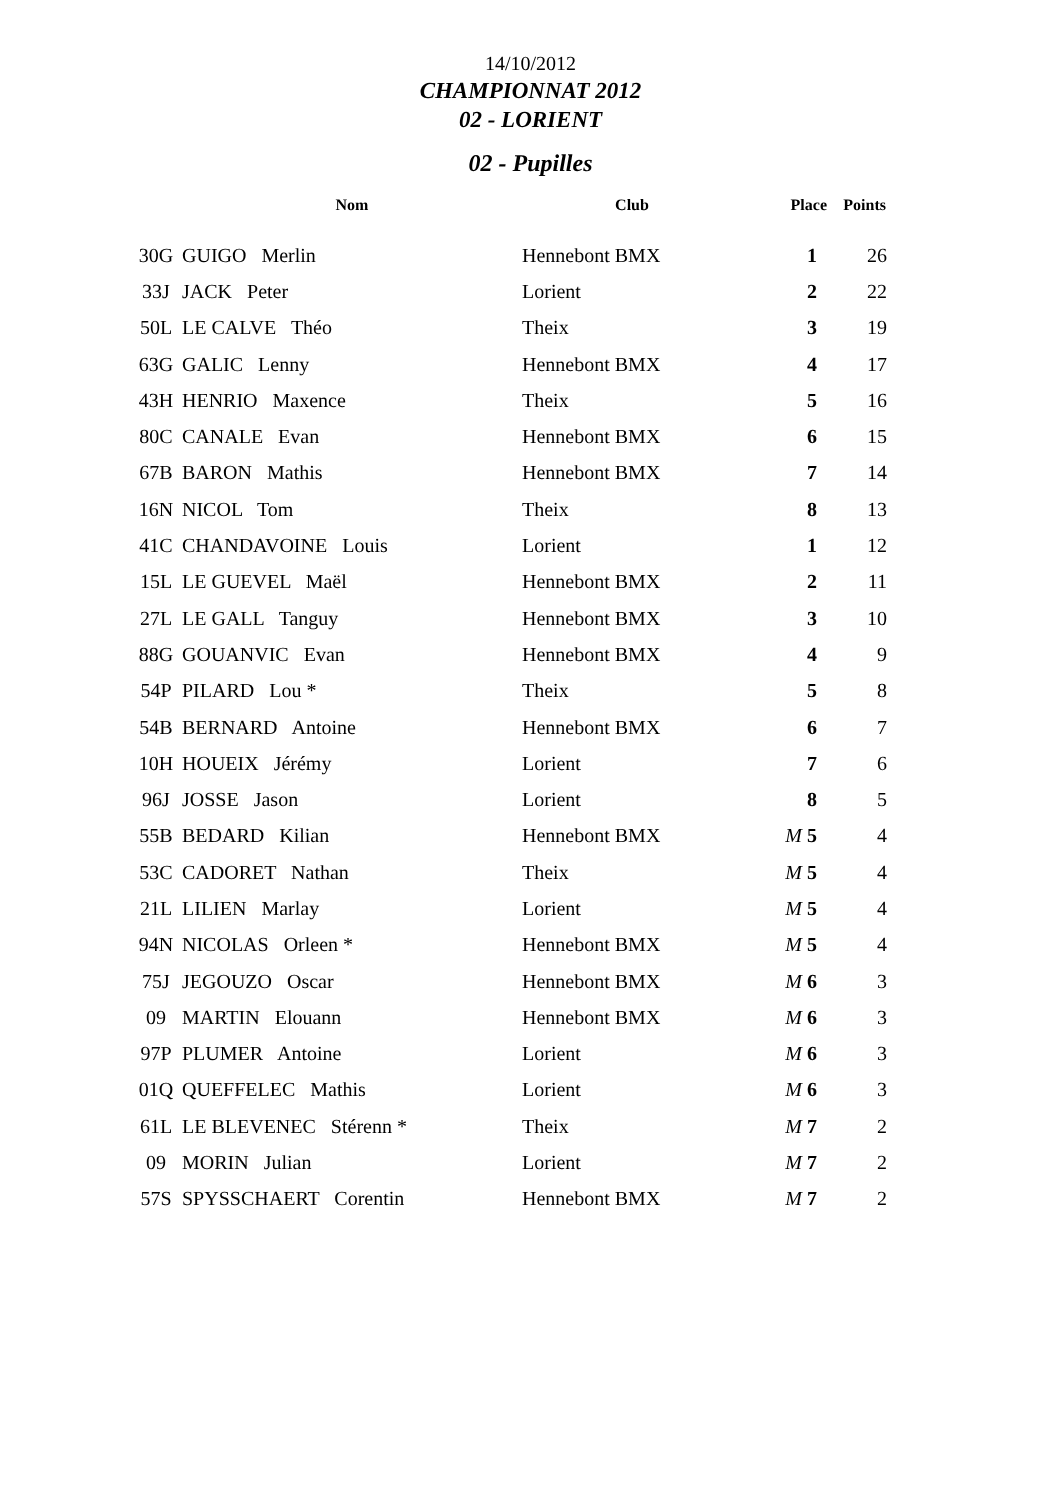14/10/2012
CHAMPIONNAT 2012
02 - LORIENT
02 - Pupilles
| | Nom | Club | Place | Points |
| --- | --- | --- | --- | --- |
| 30G | GUIGO Merlin | Hennebont BMX | 1 | 26 |
| 33J | JACK Peter | Lorient | 2 | 22 |
| 50L | LE CALVE Théo | Theix | 3 | 19 |
| 63G | GALIC Lenny | Hennebont BMX | 4 | 17 |
| 43H | HENRIO Maxence | Theix | 5 | 16 |
| 80C | CANALE Evan | Hennebont BMX | 6 | 15 |
| 67B | BARON Mathis | Hennebont BMX | 7 | 14 |
| 16N | NICOL Tom | Theix | 8 | 13 |
| 41C | CHANDAVOINE Louis | Lorient | 1 | 12 |
| 15L | LE GUEVEL Maël | Hennebont BMX | 2 | 11 |
| 27L | LE GALL Tanguy | Hennebont BMX | 3 | 10 |
| 88G | GOUANVIC Evan | Hennebont BMX | 4 | 9 |
| 54P | PILARD Lou * | Theix | 5 | 8 |
| 54B | BERNARD Antoine | Hennebont BMX | 6 | 7 |
| 10H | HOUEIX Jérémy | Lorient | 7 | 6 |
| 96J | JOSSE Jason | Lorient | 8 | 5 |
| 55B | BEDARD Kilian | Hennebont BMX | M 5 | 4 |
| 53C | CADORET Nathan | Theix | M 5 | 4 |
| 21L | LILIEN Marlay | Lorient | M 5 | 4 |
| 94N | NICOLAS Orleen * | Hennebont BMX | M 5 | 4 |
| 75J | JEGOUZO Oscar | Hennebont BMX | M 6 | 3 |
| 09 | MARTIN Elouann | Hennebont BMX | M 6 | 3 |
| 97P | PLUMER Antoine | Lorient | M 6 | 3 |
| 01Q | QUEFFELEC Mathis | Lorient | M 6 | 3 |
| 61L | LE BLEVENEC Stérenn * | Theix | M 7 | 2 |
| 09 | MORIN Julian | Lorient | M 7 | 2 |
| 57S | SPYSSCHAERT Corentin | Hennebont BMX | M 7 | 2 |